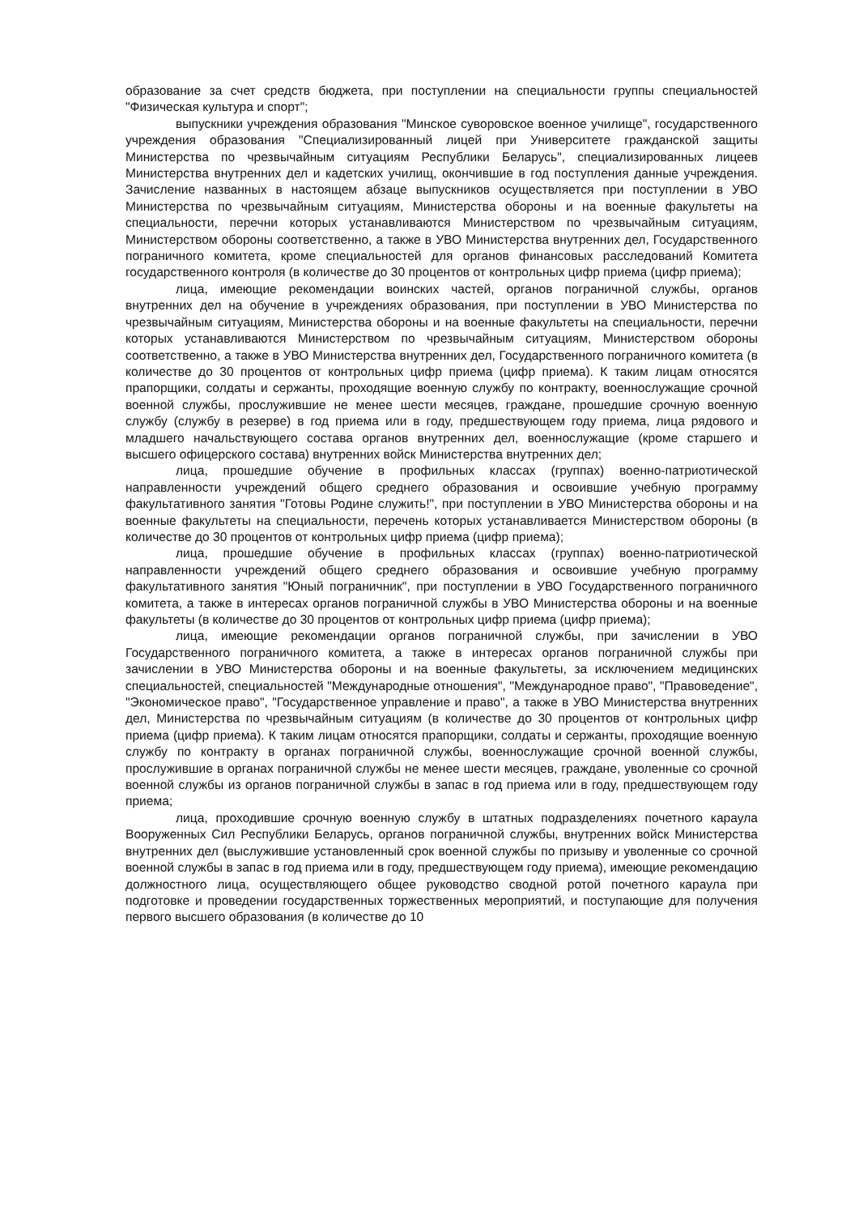образование за счет средств бюджета, при поступлении на специальности группы специальностей "Физическая культура и спорт";
выпускники учреждения образования "Минское суворовское военное училище", государственного учреждения образования "Специализированный лицей при Университете гражданской защиты Министерства по чрезвычайным ситуациям Республики Беларусь", специализированных лицеев Министерства внутренних дел и кадетских училищ, окончившие в год поступления данные учреждения. Зачисление названных в настоящем абзаце выпускников осуществляется при поступлении в УВО Министерства по чрезвычайным ситуациям, Министерства обороны и на военные факультеты на специальности, перечни которых устанавливаются Министерством по чрезвычайным ситуациям, Министерством обороны соответственно, а также в УВО Министерства внутренних дел, Государственного пограничного комитета, кроме специальностей для органов финансовых расследований Комитета государственного контроля (в количестве до 30 процентов от контрольных цифр приема (цифр приема);
лица, имеющие рекомендации воинских частей, органов пограничной службы, органов внутренних дел на обучение в учреждениях образования, при поступлении в УВО Министерства по чрезвычайным ситуациям, Министерства обороны и на военные факультеты на специальности, перечни которых устанавливаются Министерством по чрезвычайным ситуациям, Министерством обороны соответственно, а также в УВО Министерства внутренних дел, Государственного пограничного комитета (в количестве до 30 процентов от контрольных цифр приема (цифр приема). К таким лицам относятся прапорщики, солдаты и сержанты, проходящие военную службу по контракту, военнослужащие срочной военной службы, прослужившие не менее шести месяцев, граждане, прошедшие срочную военную службу (службу в резерве) в год приема или в году, предшествующем году приема, лица рядового и младшего начальствующего состава органов внутренних дел, военнослужащие (кроме старшего и высшего офицерского состава) внутренних войск Министерства внутренних дел;
лица, прошедшие обучение в профильных классах (группах) военно-патриотической направленности учреждений общего среднего образования и освоившие учебную программу факультативного занятия "Готовы Родине служить!", при поступлении в УВО Министерства обороны и на военные факультеты на специальности, перечень которых устанавливается Министерством обороны (в количестве до 30 процентов от контрольных цифр приема (цифр приема);
лица, прошедшие обучение в профильных классах (группах) военно-патриотической направленности учреждений общего среднего образования и освоившие учебную программу факультативного занятия "Юный пограничник", при поступлении в УВО Государственного пограничного комитета, а также в интересах органов пограничной службы в УВО Министерства обороны и на военные факультеты (в количестве до 30 процентов от контрольных цифр приема (цифр приема);
лица, имеющие рекомендации органов пограничной службы, при зачислении в УВО Государственного пограничного комитета, а также в интересах органов пограничной службы при зачислении в УВО Министерства обороны и на военные факультеты, за исключением медицинских специальностей, специальностей "Международные отношения", "Международное право", "Правоведение", "Экономическое право", "Государственное управление и право", а также в УВО Министерства внутренних дел, Министерства по чрезвычайным ситуациям (в количестве до 30 процентов от контрольных цифр приема (цифр приема). К таким лицам относятся прапорщики, солдаты и сержанты, проходящие военную службу по контракту в органах пограничной службы, военнослужащие срочной военной службы, прослужившие в органах пограничной службы не менее шести месяцев, граждане, уволенные со срочной военной службы из органов пограничной службы в запас в год приема или в году, предшествующем году приема;
лица, проходившие срочную военную службу в штатных подразделениях почетного караула Вооруженных Сил Республики Беларусь, органов пограничной службы, внутренних войск Министерства внутренних дел (выслужившие установленный срок военной службы по призыву и уволенные со срочной военной службы в запас в год приема или в году, предшествующем году приема), имеющие рекомендацию должностного лица, осуществляющего общее руководство сводной ротой почетного караула при подготовке и проведении государственных торжественных мероприятий, и поступающие для получения первого высшего образования (в количестве до 10